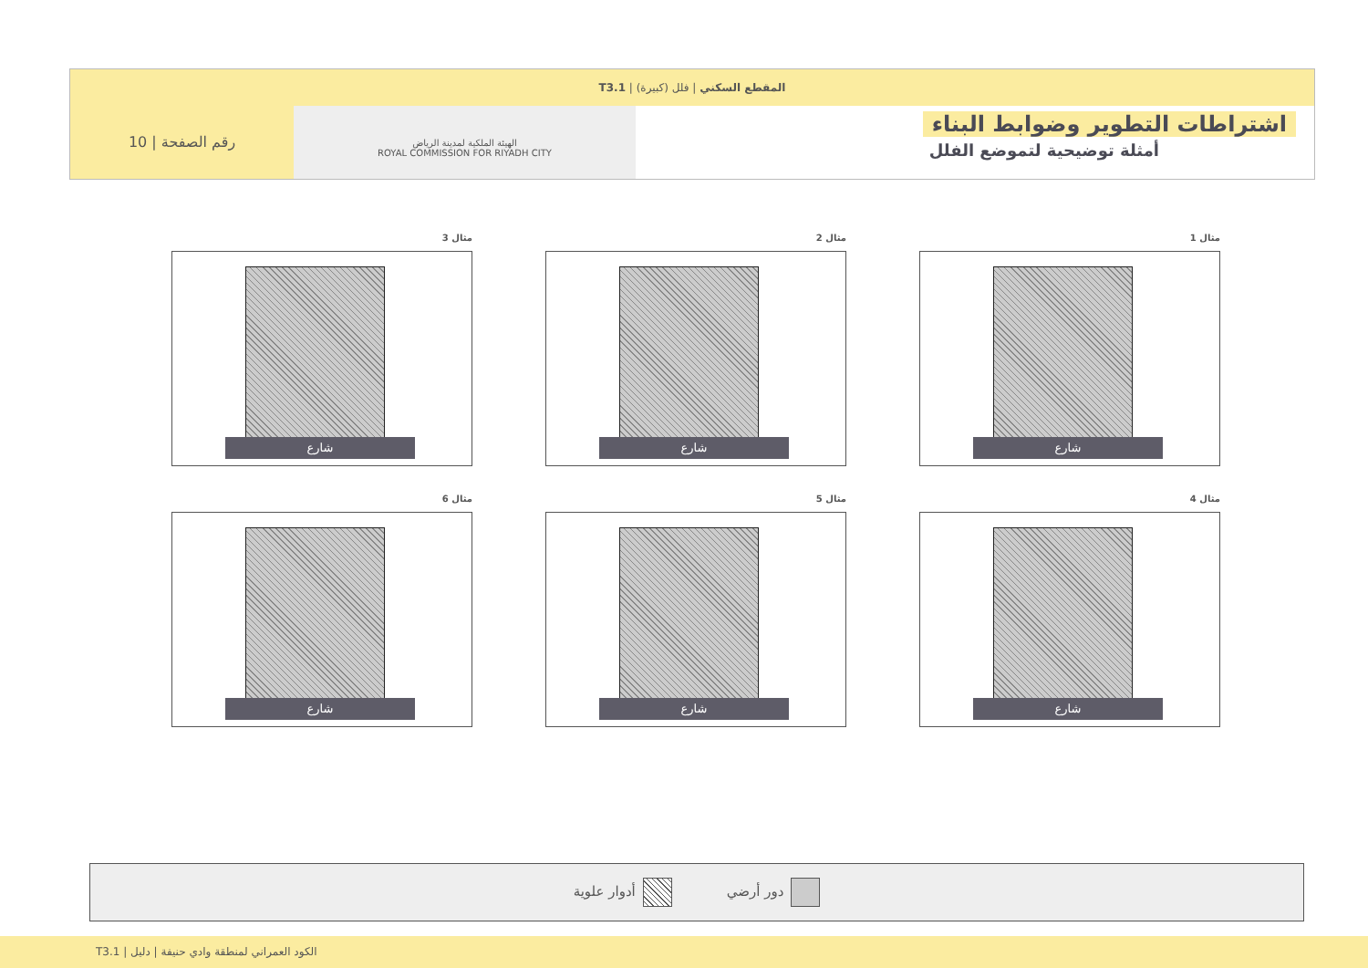المقطع السكني | فلل (كبيرة) | T3.1
اشتراطات التطوير وضوابط البناء
أمثلة توضيحية لتموضع الفلل
الهيئة الملكية لمدينة الرياض
ROYAL COMMISSION FOR RIYADH CITY
رقم الصفحة | 10
مثال 1
شارع
مثال 2
شارع
مثال 3
شارع
مثال 4
شارع
مثال 5
شارع
مثال 6
شارع
دور أرضي أدوار علوية
الكود العمراني لمنطقة وادي حنيفة | دليل | T3.1